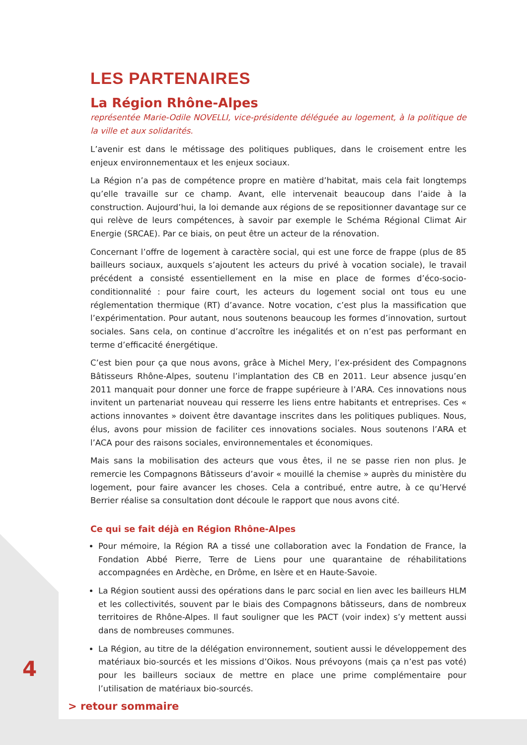LES PARTENAIRES
La Région Rhône-Alpes
représentée Marie-Odile NOVELLI, vice-présidente déléguée au logement, à la politique de la ville et aux solidarités.
L’avenir est dans le métissage des politiques publiques, dans le croisement entre les enjeux environnementaux et les enjeux sociaux.
La Région n’a pas de compétence propre en matière d’habitat, mais cela fait longtemps qu’elle travaille sur ce champ. Avant, elle intervenait beaucoup dans l’aide à la construction. Aujourd’hui, la loi demande aux régions de se repositionner davantage sur ce qui relève de leurs compétences, à savoir par exemple le Schéma Régional Climat Air Energie (SRCAE). Par ce biais, on peut être un acteur de la rénovation.
Concernant l’offre de logement à caractère social, qui est une force de frappe (plus de 85 bailleurs sociaux, auxquels s’ajoutent les acteurs du privé à vocation sociale), le travail précédent a consisté essentiellement en la mise en place de formes d’éco-socio-conditionnalité : pour faire court, les acteurs du logement social ont tous eu une réglementation thermique (RT) d’avance. Notre vocation, c’est plus la massification que l’expérimentation. Pour autant, nous soutenons beaucoup les formes d’innovation, surtout sociales. Sans cela, on continue d’accroître les inégalités et on n’est pas performant en terme d’efficacité énergétique.
C’est bien pour ça que nous avons, grâce à Michel Mery, l’ex-président des Compagnons Bâtisseurs Rhône-Alpes, soutenu l’implantation des CB en 2011. Leur absence jusqu’en 2011 manquait pour donner une force de frappe supérieure à l’ARA. Ces innovations nous invitent un partenariat nouveau qui resserre les liens entre habitants et entreprises. Ces « actions innovantes » doivent être davantage inscrites dans les politiques publiques. Nous, élus, avons pour mission de faciliter ces innovations sociales. Nous soutenons l’ARA et l’ACA pour des raisons sociales, environnementales et économiques.
Mais sans la mobilisation des acteurs que vous êtes, il ne se passe rien non plus. Je remercie les Compagnons Bâtisseurs d’avoir « mouillé la chemise » auprès du ministère du logement, pour faire avancer les choses. Cela a contribué, entre autre, à ce qu’Hervé Berrier réalise sa consultation dont découle le rapport que nous avons cité.
Ce qui se fait déjà en Région Rhône-Alpes
Pour mémoire, la Région RA a tissé une collaboration avec la Fondation de France, la Fondation Abbé Pierre, Terre de Liens pour une quarantaine de réhabilitations accompagnées en Ardèche, en Drôme, en Isère et en Haute-Savoie.
La Région soutient aussi des opérations dans le parc social en lien avec les bailleurs HLM et les collectivités, souvent par le biais des Compagnons bâtisseurs, dans de nombreux territoires de Rhône-Alpes. Il faut souligner que les PACT (voir index) s’y mettent aussi dans de nombreuses communes.
La Région, au titre de la délégation environnement, soutient aussi le développement des matériaux bio-sourcés et les missions d’Oikos. Nous prévoyons (mais ça n’est pas voté) pour les bailleurs sociaux de mettre en place une prime complémentaire pour l’utilisation de matériaux bio-sourcés.
4
> retour sommaire